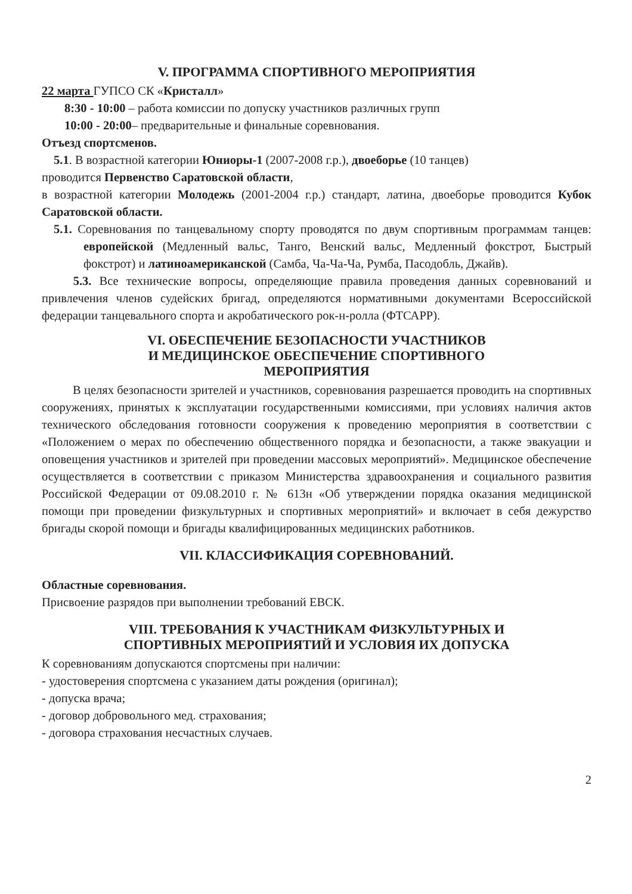V. ПРОГРАММА СПОРТИВНОГО МЕРОПРИЯТИЯ
22 марта ГУПСО СК «Кристалл»
8:30 - 10:00 – работа комиссии по допуску участников различных групп
10:00 - 20:00– предварительные и финальные соревнования.
Отъезд спортсменов.
5.1. В возрастной категории Юниоры-1 (2007-2008 г.р.), двоеборье (10 танцев)
проводится Первенство Саратовской области,
в возрастной категории Молодежь (2001-2004 г.р.) стандарт, латина, двоеборье проводится Кубок Саратовской области.
5.1. Соревнования по танцевальному спорту проводятся по двум спортивным программам танцев: европейской (Медленный вальс, Танго, Венский вальс, Медленный фокстрот, Быстрый фокстрот) и латиноамериканской (Самба, Ча-Ча-Ча, Румба, Пасодобль, Джайв).
5.3. Все технические вопросы, определяющие правила проведения данных соревнований и привлечения членов судейских бригад, определяются нормативными документами Всероссийской федерации танцевального спорта и акробатического рок-н-ролла (ФТСАРР).
VI. ОБЕСПЕЧЕНИЕ БЕЗОПАСНОСТИ УЧАСТНИКОВ
И МЕДИЦИНСКОЕ ОБЕСПЕЧЕНИЕ СПОРТИВНОГО
МЕРОПРИЯТИЯ
В целях безопасности зрителей и участников, соревнования разрешается проводить на спортивных сооружениях, принятых к эксплуатации государственными комиссиями, при условиях наличия актов технического обследования готовности сооружения к проведению мероприятия в соответствии с «Положением о мерах по обеспечению общественного порядка и безопасности, а также эвакуации и оповещения участников и зрителей при проведении массовых мероприятий». Медицинское обеспечение осуществляется в соответствии с приказом Министерства здравоохранения и социального развития Российской Федерации от 09.08.2010 г. № 613н «Об утверждении порядка оказания медицинской помощи при проведении физкультурных и спортивных мероприятий» и включает в себя дежурство бригады скорой помощи и бригады квалифицированных медицинских работников.
VII. КЛАССИФИКАЦИЯ СОРЕВНОВАНИЙ.
Областные соревнования.
Присвоение разрядов при выполнении требований ЕВСК.
VIII. ТРЕБОВАНИЯ К УЧАСТНИКАМ ФИЗКУЛЬТУРНЫХ И
СПОРТИВНЫХ МЕРОПРИЯТИЙ И УСЛОВИЯ ИХ ДОПУСКА
К соревнованиям допускаются спортсмены при наличии:
- удостоверения спортсмена с указанием даты рождения (оригинал);
- допуска врача;
- договор добровольного мед. страхования;
- договора страхования несчастных случаев.
2